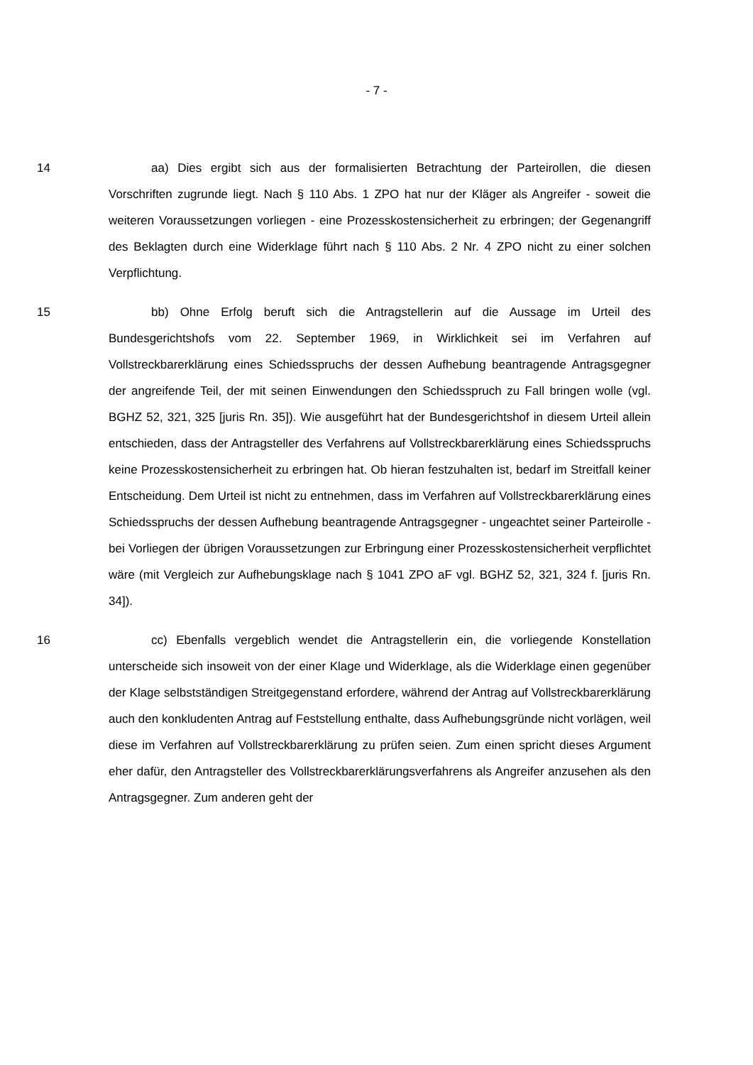- 7 -
14 aa) Dies ergibt sich aus der formalisierten Betrachtung der Parteirollen, die diesen Vorschriften zugrunde liegt. Nach § 110 Abs. 1 ZPO hat nur der Kläger als Angreifer - soweit die weiteren Voraussetzungen vorliegen - eine Prozess­kostensicherheit zu erbringen; der Gegenangriff des Beklagten durch eine Wider­klage führt nach § 110 Abs. 2 Nr. 4 ZPO nicht zu einer solchen Verpflichtung.
15 bb) Ohne Erfolg beruft sich die Antragstellerin auf die Aussage im Urteil des Bundesgerichtshofs vom 22. September 1969, in Wirklichkeit sei im Verfah­ren auf Vollstreckbarerklärung eines Schiedsspruchs der dessen Aufhebung be­antragende Antragsgegner der angreifende Teil, der mit seinen Einwendungen den Schiedsspruch zu Fall bringen wolle (vgl. BGHZ 52, 321, 325 [juris Rn. 35]). Wie ausgeführt hat der Bundesgerichtshof in diesem Urteil allein entschieden, dass der Antragsteller des Verfahrens auf Vollstreckbarerklärung eines Schieds­spruchs keine Prozesskostensicherheit zu erbringen hat. Ob hieran festzuhalten ist, bedarf im Streitfall keiner Entscheidung. Dem Urteil ist nicht zu entnehmen, dass im Verfahren auf Vollstreckbarerklärung eines Schiedsspruchs der dessen Aufhebung beantragende Antragsgegner - ungeachtet seiner Parteirolle - bei Vorliegen der übrigen Voraussetzungen zur Erbringung einer Prozesskostensi­cherheit verpflichtet wäre (mit Vergleich zur Aufhebungsklage nach § 1041 ZPO aF vgl. BGHZ 52, 321, 324 f. [juris Rn. 34]).
16 cc) Ebenfalls vergeblich wendet die Antragstellerin ein, die vorliegende Konstellation unterscheide sich insoweit von der einer Klage und Widerklage, als die Widerklage einen gegenüber der Klage selbstständigen Streitgegenstand er­fordere, während der Antrag auf Vollstreckbarerklärung auch den konkludenten Antrag auf Feststellung enthalte, dass Aufhebungsgründe nicht vorlägen, weil diese im Verfahren auf Vollstreckbarerklärung zu prüfen seien. Zum einen spricht dieses Argument eher dafür, den Antragsteller des Vollstreckbarerklärungsver­fahrens als Angreifer anzusehen als den Antragsgegner. Zum anderen geht der